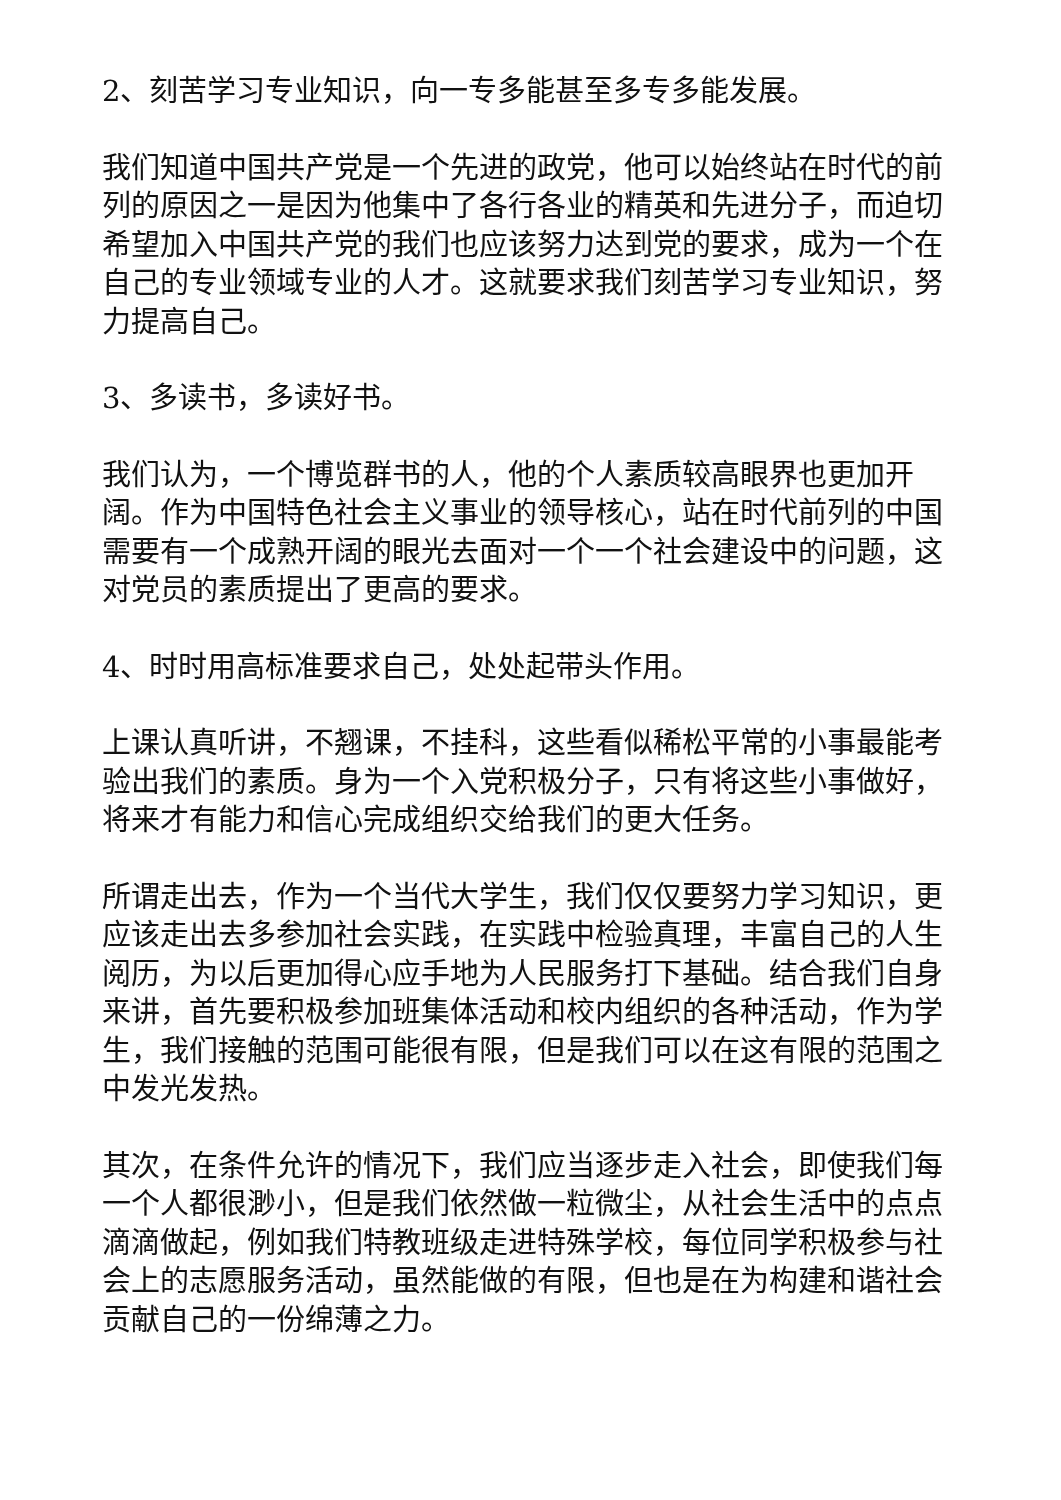2、刻苦学习专业知识，向一专多能甚至多专多能发展。
我们知道中国共产党是一个先进的政党，他可以始终站在时代的前列的原因之一是因为他集中了各行各业的精英和先进分子，而迫切希望加入中国共产党的我们也应该努力达到党的要求，成为一个在自己的专业领域专业的人才。这就要求我们刻苦学习专业知识，努力提高自己。
3、多读书，多读好书。
我们认为，一个博览群书的人，他的个人素质较高眼界也更加开阔。作为中国特色社会主义事业的领导核心，站在时代前列的中国需要有一个成熟开阔的眼光去面对一个一个社会建设中的问题，这对党员的素质提出了更高的要求。
4、时时用高标准要求自己，处处起带头作用。
上课认真听讲，不翘课，不挂科，这些看似稀松平常的小事最能考验出我们的素质。身为一个入党积极分子，只有将这些小事做好，将来才有能力和信心完成组织交给我们的更大任务。
所谓走出去，作为一个当代大学生，我们仅仅要努力学习知识，更应该走出去多参加社会实践，在实践中检验真理，丰富自己的人生阅历，为以后更加得心应手地为人民服务打下基础。结合我们自身来讲，首先要积极参加班集体活动和校内组织的各种活动，作为学生，我们接触的范围可能很有限，但是我们可以在这有限的范围之中发光发热。
其次，在条件允许的情况下，我们应当逐步走入社会，即使我们每一个人都很渺小，但是我们依然做一粒微尘，从社会生活中的点点滴滴做起，例如我们特教班级走进特殊学校，每位同学积极参与社会上的志愿服务活动，虽然能做的有限，但也是在为构建和谐社会贡献自己的一份绵薄之力。